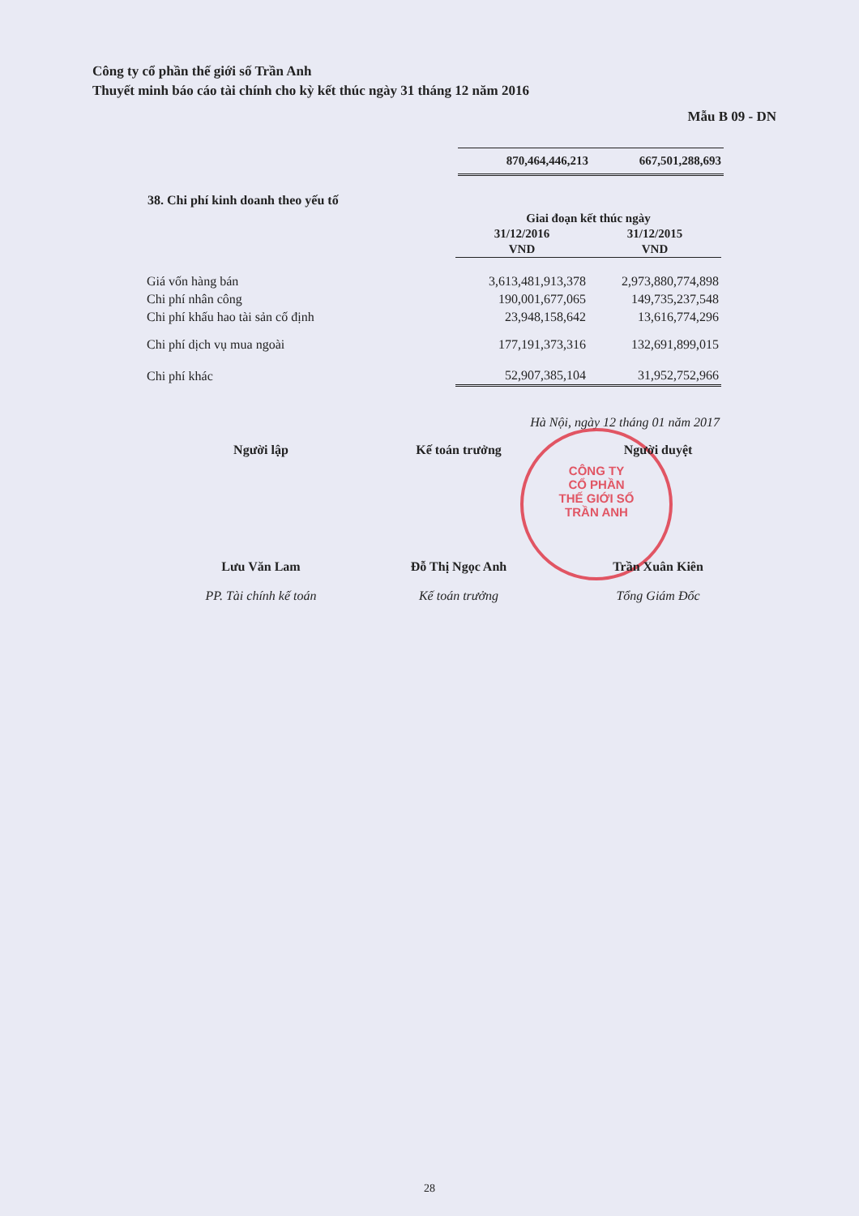Công ty cổ phần thế giới số Trần Anh
Thuyết minh báo cáo tài chính cho kỳ kết thúc ngày 31 tháng 12 năm 2016
Mẫu B 09 - DN
870,464,446,213 667,501,288,693
38. Chi phí kinh doanh theo yếu tố
| | Giai đoạn kết thúc ngày | |
| --- | --- | --- |
| | 31/12/2016 | 31/12/2015 |
| | VND | VND |
| Giá vốn hàng bán | 3,613,481,913,378 | 2,973,880,774,898 |
| Chi phí nhân công | 190,001,677,065 | 149,735,237,548 |
| Chi phí khấu hao tài sản cố định | 23,948,158,642 | 13,616,774,296 |
| Chi phí dịch vụ mua ngoài | 177,191,373,316 | 132,691,899,015 |
| Chi phí khác | 52,907,385,104 | 31,952,752,966 |
Hà Nội, ngày 12 tháng 01 năm 2017
CÔNG TY
CỔ PHẦN
THẾ GIỚI SỐ
TRẦN ANH
Người lập
Lưu Văn Lam
PP. Tài chính kế toán
Kế toán trưởng
Đỗ Thị Ngọc Anh
Kế toán trưởng
Người duyệt
Trần Xuân Kiên
Tổng Giám Đốc
28